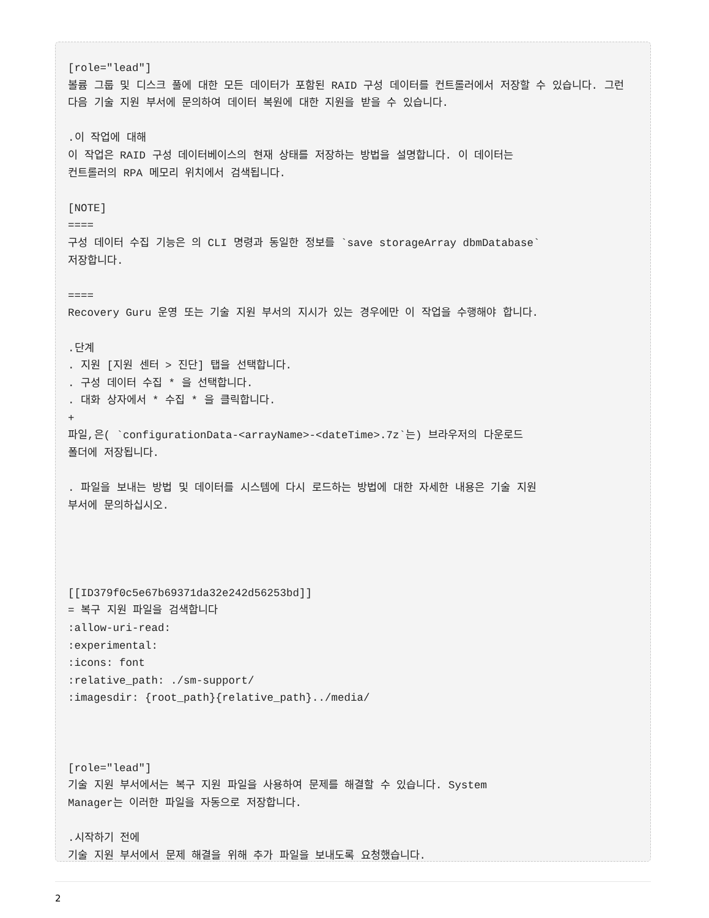[role="lead"]
볼륨 그룹 및 디스크 풀에 대한 모든 데이터가 포함된 RAID 구성 데이터를 컨트롤러에서 저장할 수 있습니다. 그런 다음 기술 지원 부서에 문의하여 데이터 복원에 대한 지원을 받을 수 있습니다.

.이 작업에 대해
이 작업은 RAID 구성 데이터베이스의 현재 상태를 저장하는 방법을 설명합니다. 이 데이터는
컨트롤러의 RPA 메모리 위치에서 검색됩니다.

[NOTE]
====
구성 데이터 수집 기능은 의 CLI 명령과 동일한 정보를 `save storageArray dbmDatabase`
저장합니다.

====
Recovery Guru 운영 또는 기술 지원 부서의 지시가 있는 경우에만 이 작업을 수행해야 합니다.

.단계
. 지원 [지원 센터 > 진단] 탭을 선택합니다.
. 구성 데이터 수집 * 을 선택합니다.
. 대화 상자에서 * 수집 * 을 클릭합니다.
+
파일,은( `configurationData-<arrayName>-<dateTime>.7z`는) 브라우저의 다운로드
폴더에 저장됩니다.

. 파일을 보내는 방법 및 데이터를 시스템에 다시 로드하는 방법에 대한 자세한 내용은 기술 지원
부서에 문의하십시오.




[[ID379f0c5e67b69371da32e242d56253bd]]
= 복구 지원 파일을 검색합니다
:allow-uri-read:
:experimental:
:icons: font
:relative_path: ./sm-support/
:imagesdir: {root_path}{relative_path}../media/



[role="lead"]
기술 지원 부서에서는 복구 지원 파일을 사용하여 문제를 해결할 수 있습니다. System
Manager는 이러한 파일을 자동으로 저장합니다.

.시작하기 전에
기술 지원 부서에서 문제 해결을 위해 추가 파일을 보내도록 요청했습니다.
2